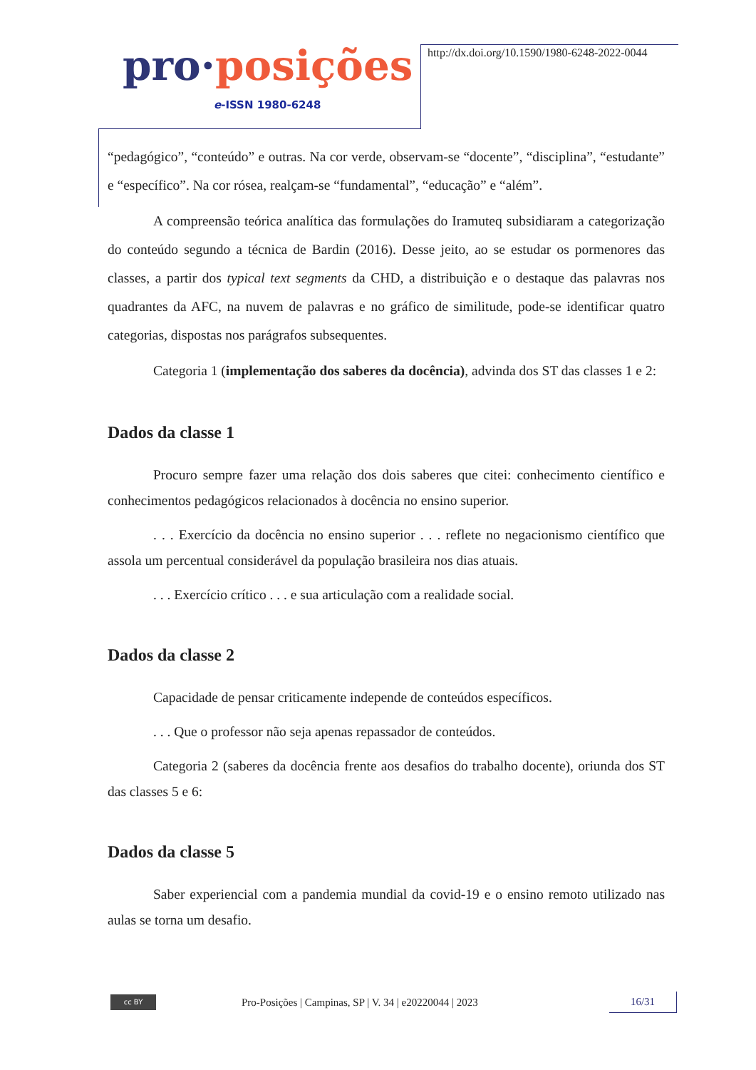pro·posições
e-ISSN 1980-6248
http://dx.doi.org/10.1590/1980-6248-2022-0044
“pedagógico”, “conteúdo” e outras. Na cor verde, observam-se “docente”, “disciplina”, “estudante” e “específico”. Na cor rósea, realçam-se “fundamental”, “educação” e “além”.
A compreensão teórica analítica das formulações do Iramuteq subsidiaram a categorização do conteúdo segundo a técnica de Bardin (2016). Desse jeito, ao se estudar os pormenores das classes, a partir dos typical text segments da CHD, a distribuição e o destaque das palavras nos quadrantes da AFC, na nuvem de palavras e no gráfico de similitude, pode-se identificar quatro categorias, dispostas nos parágrafos subsequentes.
Categoria 1 (implementação dos saberes da docência), advinda dos ST das classes 1 e 2:
Dados da classe 1
Procuro sempre fazer uma relação dos dois saberes que citei: conhecimento científico e conhecimentos pedagógicos relacionados à docência no ensino superior.
. . . Exercício da docência no ensino superior . . . reflete no negacionismo científico que assola um percentual considerável da população brasileira nos dias atuais.
. . . Exercício crítico . . . e sua articulação com a realidade social.
Dados da classe 2
Capacidade de pensar criticamente independe de conteúdos específicos.
. . . Que o professor não seja apenas repassador de conteúdos.
Categoria 2 (saberes da docência frente aos desafios do trabalho docente), oriunda dos ST das classes 5 e 6:
Dados da classe 5
Saber experiencial com a pandemia mundial da covid-19 e o ensino remoto utilizado nas aulas se torna um desafio.
cc BY
Pro-Posições | Campinas, SP | V. 34 | e20220044 | 2023
16/31